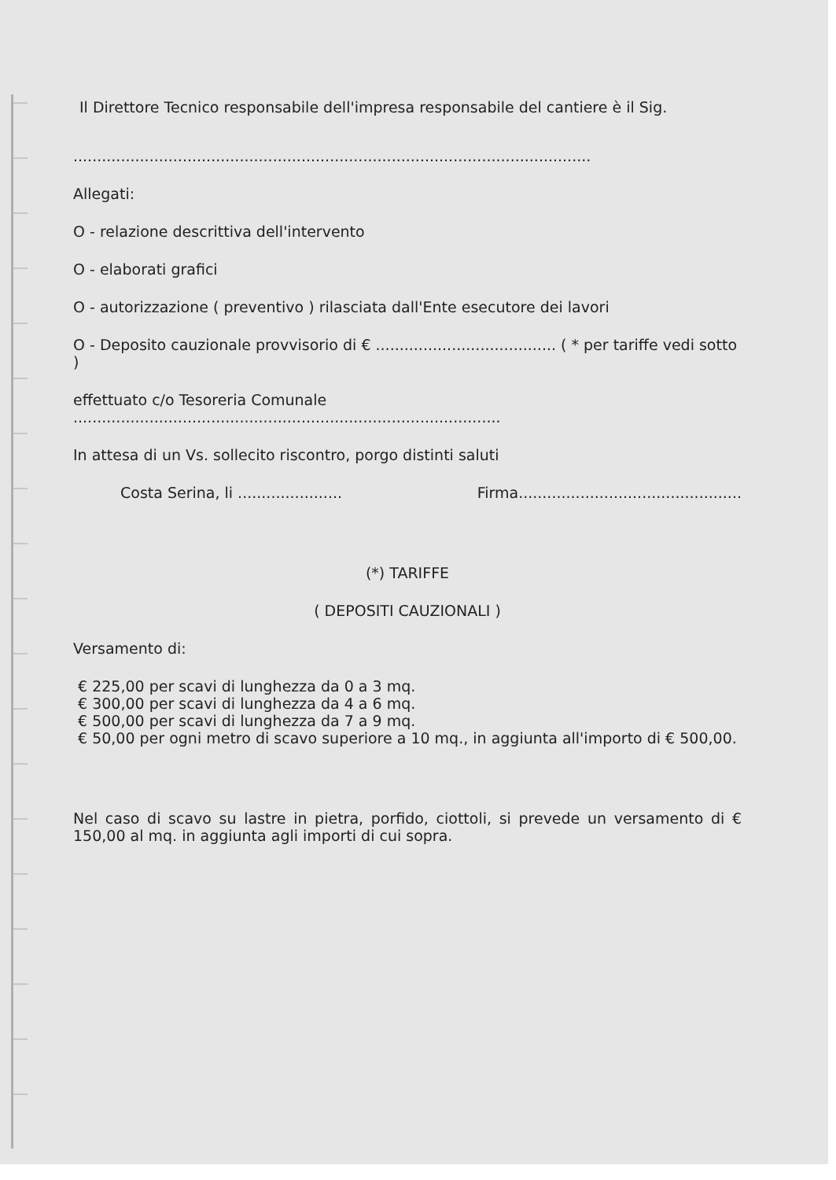Il Direttore Tecnico responsabile dell'impresa responsabile del cantiere è il Sig.
.............................................................................................................
Allegati:
O - relazione descrittiva dell'intervento
O - elaborati grafici
O - autorizzazione ( preventivo ) rilasciata dall'Ente esecutore dei lavori
O - Deposito cauzionale provvisorio di € ...................................... ( * per tariffe vedi sotto )
effettuato c/o Tesoreria Comunale ..........................................................................................
In attesa di un Vs. sollecito riscontro, porgo distinti saluti
Costa Serina, li ...................... Firma...............................................
(*) TARIFFE
( DEPOSITI CAUZIONALI )
Versamento di:
€ 225,00 per scavi di lunghezza da 0 a 3 mq.
€ 300,00 per scavi di lunghezza da 4 a 6 mq.
€ 500,00 per scavi di lunghezza da 7 a 9 mq.
€ 50,00 per ogni metro di scavo superiore a 10 mq., in aggiunta all'importo di € 500,00.
Nel caso di scavo su lastre in pietra, porfido, ciottoli, si prevede un versamento di € 150,00 al mq. in aggiunta agli importi di cui sopra.